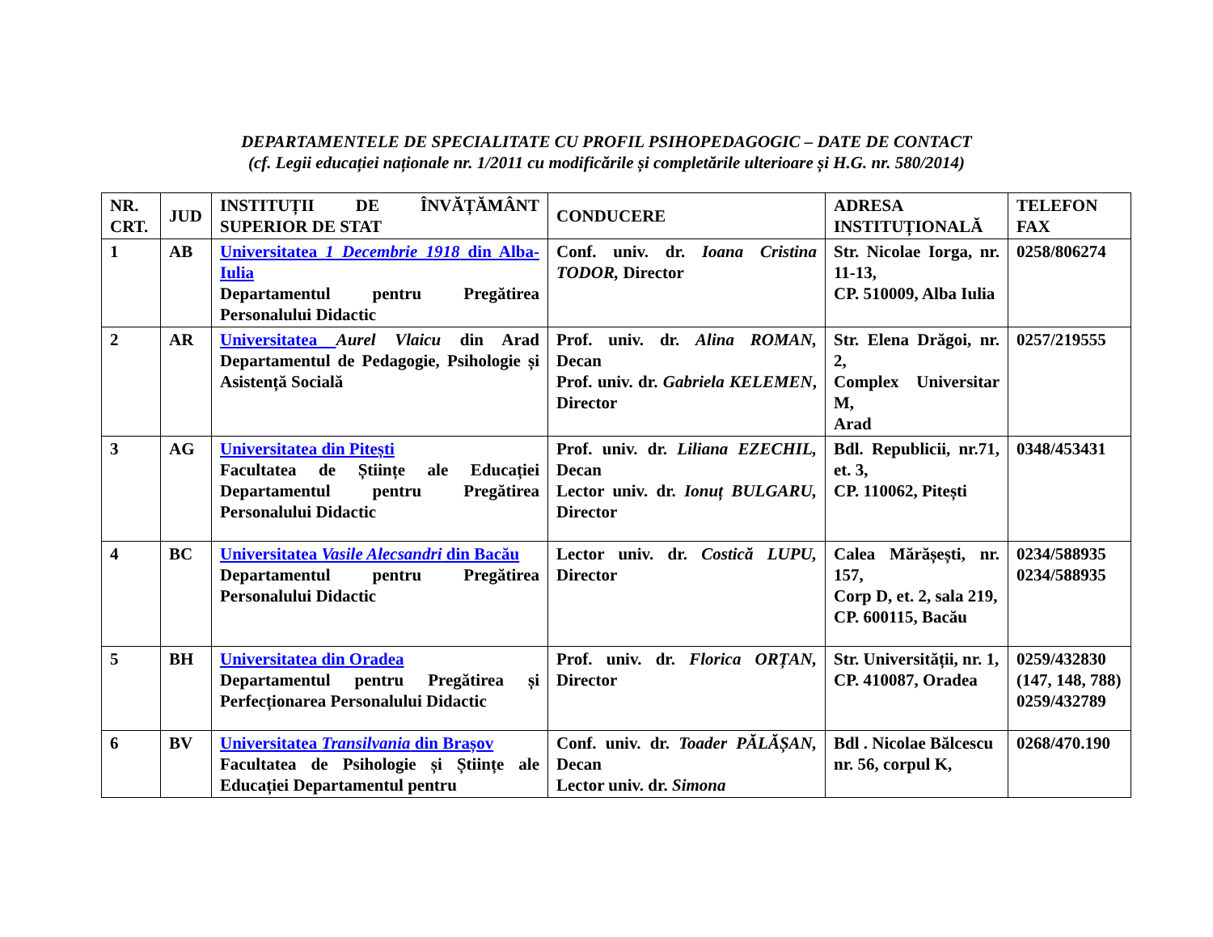DEPARTAMENTELE DE SPECIALITATE CU PROFIL PSIHOPEDAGOGIC – DATE DE CONTACT
(cf. Legii educației naționale nr. 1/2011 cu modificările și completările ulterioare și H.G. nr. 580/2014)
| NR. CRT. | JUD | INSTITUȚII DE ÎNVĂȚĂMÂNT SUPERIOR DE STAT | CONDUCERE | ADRESA INSTITUȚIONALĂ | TELEFON FAX |
| --- | --- | --- | --- | --- | --- |
| 1 | AB | Universitatea 1 Decembrie 1918 din Alba- Iulia Departamentul pentru Pregătirea Personalului Didactic | Conf. univ. dr. Ioana Cristina TODOR, Director | Str. Nicolae Iorga, nr. 11-13, CP. 510009, Alba Iulia | 0258/806274 |
| 2 | AR | Universitatea Aurel Vlaicu din Arad Departamentul de Pedagogie, Psihologie și Asistență Socială | Prof. univ. dr. Alina ROMAN, Decan Prof. univ. dr. Gabriela KELEMEN , Director | Str. Elena Drăgoi, nr. 2, Complex Universitar M, Arad | 0257/219555 |
| 3 | AG | Universitatea din Pitești Facultatea de Științe ale Educației Departamentul pentru Pregătirea Personalului Didactic | Prof. univ. dr. Liliana EZECHIL, Decan Lector univ. dr. Ionuț BULGARU, Director | Bdl. Republicii, nr.71, et. 3, CP. 110062, Pitești | 0348/453431 |
| 4 | BC | Universitatea Vasile Alecsandri din Bacău Departamentul pentru Pregătirea Personalului Didactic | Lector univ. dr. Costică LUPU, Director | Calea Mărășești, nr. 157, Corp D, et. 2, sala 219, CP. 600115, Bacău | 0234/588935 0234/588935 |
| 5 | BH | Universitatea din Oradea Departamentul pentru Pregătirea și Perfecționarea Personalului Didactic | Prof. univ. dr. Florica ORȚAN, Director | Str. Universității, nr. 1, CP. 410087, Oradea | 0259/432830 (147, 148, 788) 0259/432789 |
| 6 | BV | Universitatea Transilvania din Brașov Facultatea de Psihologie și Științe ale Educației Departamentul pentru | Conf. univ. dr. Toader PĂLĂȘAN, Decan Lector univ. dr. Simona | Bdl . Nicolae Bălcescu nr. 56, corpul K, | 0268/470.190 |